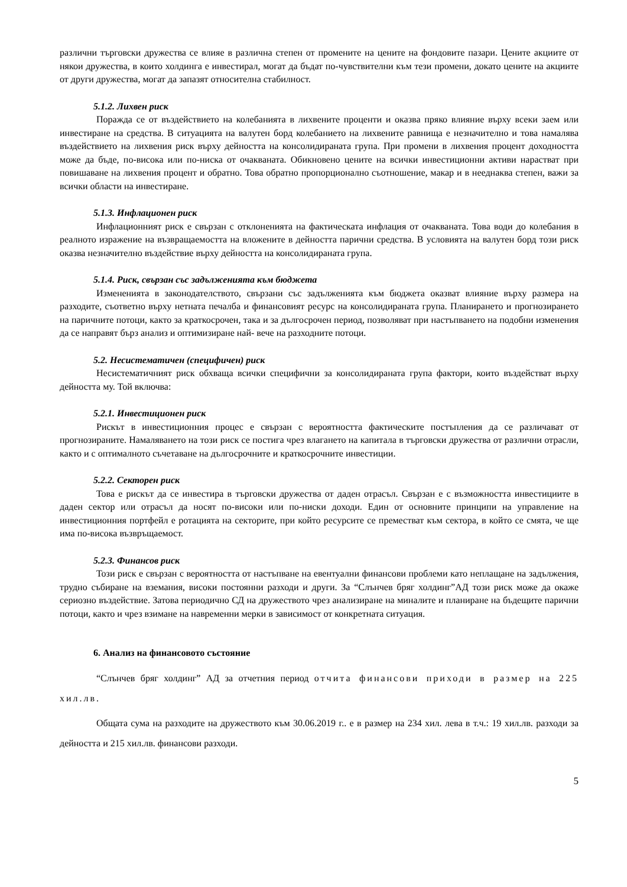различни търговски дружества се влияе в различна степен от промените на цените на фондовите пазари. Цените акциите от някои дружества, в които холдинга е инвестирал, могат да бъдат по-чувствителни към тези промени, докато цените на акциите от други дружества, могат да запазят относителна стабилност.
5.1.2. Лихвен риск
Поражда се от въздействието на колебанията в лихвените проценти и оказва пряко влияние върху всеки заем или инвестиране на средства. В ситуацията на валутен борд колебанието на лихвените равнища е незначително и това намалява въздействието на лихвения риск върху дейността на консолидираната група. При промени в лихвения процент доходността може да бъде, по-висока или по-ниска от очакваната. Обикновено цените на всички инвестиционни активи нарастват при повишаване на лихвения процент и обратно. Това обратно пропорционално съотношение, макар и в нееднаква степен, важи за всички области на инвестиране.
5.1.3. Инфлационен риск
Инфлационният риск е свързан с отклоненията на фактическата инфлация от очакваната. Това води до колебания в реалното изражение на възвращаемостта на вложените в дейността парични средства. В условията на валутен борд този риск оказва незначително въздействие върху дейността на консолидираната група.
5.1.4. Риск, свързан със задълженията към бюджета
Измененията в законодателството, свързани със задълженията към бюджета оказват влияние върху размера на разходите, съответно върху нетната печалба и финансовият ресурс на консолидираната група. Планирането и прогнозирането на паричните потоци, както за краткосрочен, така и за дългосрочен период, позволяват при настъпването на подобни изменения да се направят бърз анализ и оптимизиране най- вече на разходните потоци.
5.2. Несистематичен (специфичен) риск
Несистематичният риск обхваща всички специфични за консолидираната група фактори, които въздействат върху дейността му. Той включва:
5.2.1. Инвестиционен риск
Рискът в инвестиционния процес е свързан с вероятността фактическите постъпления да се различават от прогнозираните. Намаляването на този риск се постига чрез влагането на капитала в търговски дружества от различни отрасли, както и с оптималното съчетаване на дългосрочните и краткосрочните инвестиции.
5.2.2. Секторен риск
Това е рискът да се инвестира в търговски дружества от даден отрасъл. Свързан е с възможността инвестициите в даден сектор или отрасъл да носят по-високи или по-ниски доходи. Един от основните принципи на управление на инвестиционния портфейл е ротацията на секторите, при който ресурсите се преместват към сектора, в който се смята, че ще има по-висока възвръщаемост.
5.2.3. Финансов риск
Този риск е свързан с вероятността от настъпване на евентуални финансови проблеми като неплащане на задължения, трудно събиране на вземания, високи постоянни разходи и други. За “Слънчев бряг холдинг”АД този риск може да окаже сериозно въздействие. Затова периодично СД на дружеството чрез анализиране на миналите и планиране на бъдещите парични потоци, както и чрез взимане на навременни мерки в зависимост от конкретната ситуация.
6. Анализ на финансовото състояние
“Слънчев бряг холдинг” АД за отчетния период отчита финансови приходи в размер на 225 хил.лв.
Общата сума на разходите на дружеството към 30.06.2019 г.. е в размер на 234 хил. лева в т.ч.: 19 хил.лв. разходи за дейността и 215 хил.лв. финансови разходи.
5